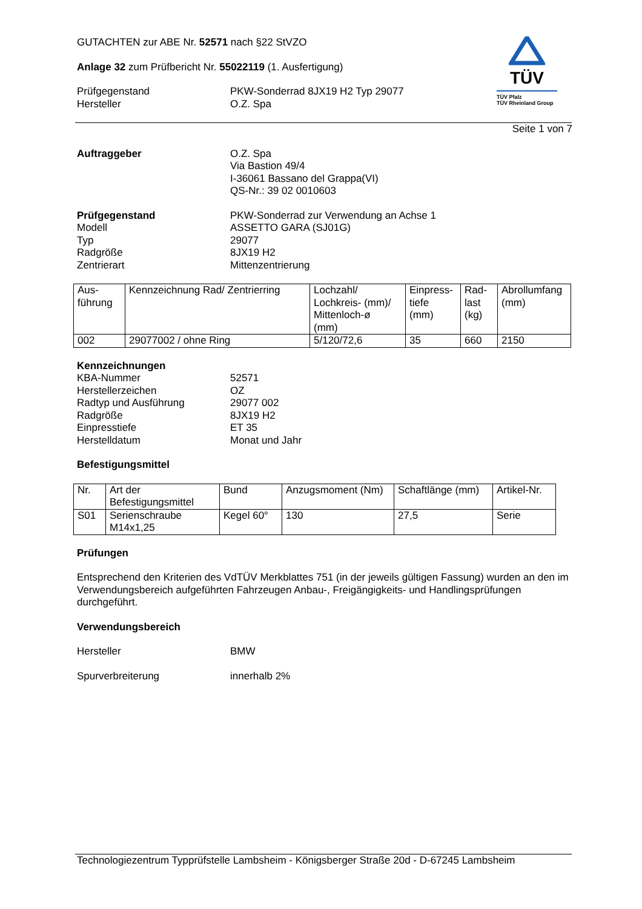TÜV
TÜV Pfalz
TÜV Rheinland Group
GUTACHTEN zur ABE Nr. 52571 nach §22 StVZO
Anlage 32 zum Prüfbericht Nr. 55022119 (1. Ausfertigung)
Prüfgegenstand PKW-Sonderrad 8JX19 H2 Typ 29077
Hersteller O.Z. Spa
Seite 1 von 7
Auftraggeber O.Z. Spa
Via Bastion 49/4
I-36061 Bassano del Grappa(VI)
QS-Nr.: 39 02 0010603
Prüfgegenstand PKW-Sonderrad zur Verwendung an Achse 1
Modell ASSETTO GARA (SJ01G)
Typ 29077
Radgröße 8JX19 H2
Zentrierart Mittenzentrierung
| Aus- führung | Kennzeichnung Rad/ Zentrierring | Lochzahl/ Lochkreis- (mm)/ Mittenloch-ø (mm) | Einpress- tiefe (mm) | Rad- last (kg) | Abrollumfang (mm) |
| --- | --- | --- | --- | --- | --- |
| 002 | 29077002 / ohne Ring | 5/120/72,6 | 35 | 660 | 2150 |
Kennzeichnungen
KBA-Nummer 52571
Herstellerzeichen OZ
Radtyp und Ausführung 29077 002
Radgröße 8JX19 H2
Einpresstiefe ET 35
Herstelldatum Monat und Jahr
Befestigungsmittel
| Nr. | Art der Befestigungsmittel | Bund | Anzugsmoment (Nm) | Schaftlänge (mm) | Artikel-Nr. |
| --- | --- | --- | --- | --- | --- |
| S01 | Serienschraube M14x1,25 | Kegel 60° | 130 | 27,5 | Serie |
Prüfungen
Entsprechend den Kriterien des VdTÜV Merkblattes 751 (in der jeweils gültigen Fassung) wurden an den im Verwendungsbereich aufgeführten Fahrzeugen Anbau-, Freigängigkeits- und Handlingsprüfungen durchgeführt.
Verwendungsbereich
Hersteller BMW
Spurverbreiterung innerhalb 2%
Technologiezentrum Typprüfstelle Lambsheim - Königsberger Straße 20d - D-67245 Lambsheim